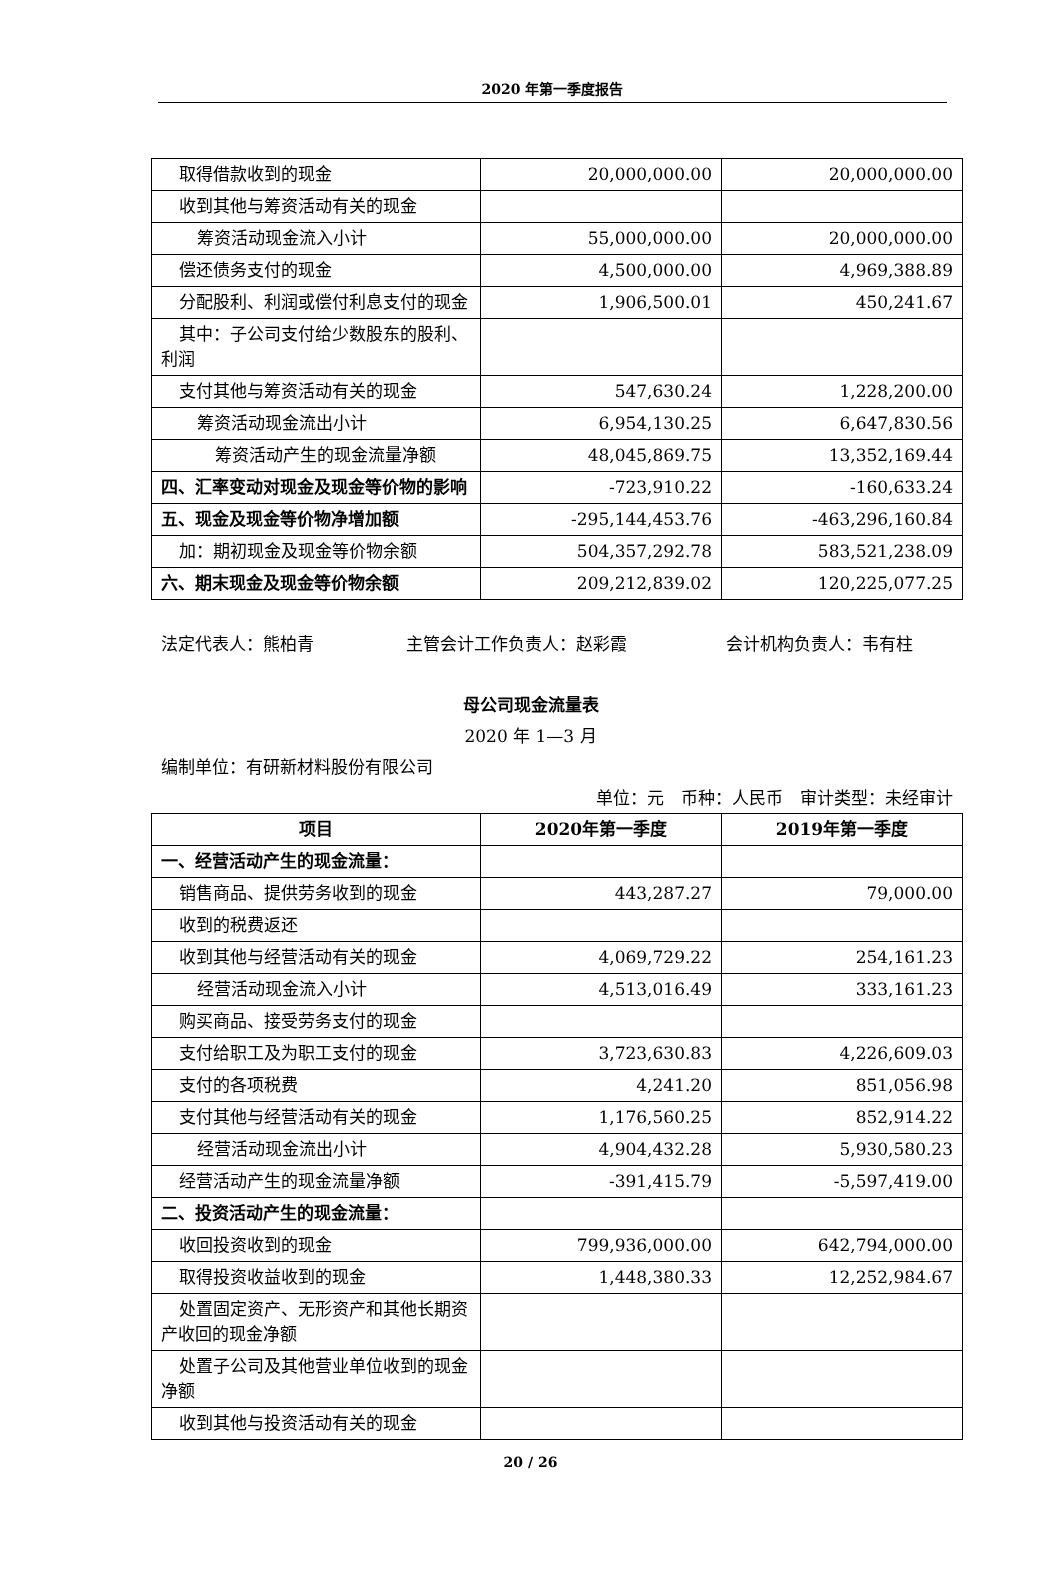2020 年第一季度报告
| 取得借款收到的现金 | 20,000,000.00 | 20,000,000.00 |
| 收到其他与筹资活动有关的现金 | | |
| 筹资活动现金流入小计 | 55,000,000.00 | 20,000,000.00 |
| 偿还债务支付的现金 | 4,500,000.00 | 4,969,388.89 |
| 分配股利、利润或偿付利息支付的现金 | 1,906,500.01 | 450,241.67 |
| 其中：子公司支付给少数股东的股利、利润 | | |
| 支付其他与筹资活动有关的现金 | 547,630.24 | 1,228,200.00 |
| 筹资活动现金流出小计 | 6,954,130.25 | 6,647,830.56 |
| 筹资活动产生的现金流量净额 | 48,045,869.75 | 13,352,169.44 |
| 四、汇率变动对现金及现金等价物的影响 | -723,910.22 | -160,633.24 |
| 五、现金及现金等价物净增加额 | -295,144,453.76 | -463,296,160.84 |
| 加：期初现金及现金等价物余额 | 504,357,292.78 | 583,521,238.09 |
| 六、期末现金及现金等价物余额 | 209,212,839.02 | 120,225,077.25 |
法定代表人：熊柏青 主管会计工作负责人：赵彩霞 会计机构负责人：韦有柱
母公司现金流量表
2020 年 1—3 月
编制单位：有研新材料股份有限公司
单位：元　币种：人民币　审计类型：未经审计
| 项目 | 2020年第一季度 | 2019年第一季度 |
| --- | --- | --- |
| 一、经营活动产生的现金流量： | | |
| 销售商品、提供劳务收到的现金 | 443,287.27 | 79,000.00 |
| 收到的税费返还 | | |
| 收到其他与经营活动有关的现金 | 4,069,729.22 | 254,161.23 |
| 经营活动现金流入小计 | 4,513,016.49 | 333,161.23 |
| 购买商品、接受劳务支付的现金 | | |
| 支付给职工及为职工支付的现金 | 3,723,630.83 | 4,226,609.03 |
| 支付的各项税费 | 4,241.20 | 851,056.98 |
| 支付其他与经营活动有关的现金 | 1,176,560.25 | 852,914.22 |
| 经营活动现金流出小计 | 4,904,432.28 | 5,930,580.23 |
| 经营活动产生的现金流量净额 | -391,415.79 | -5,597,419.00 |
| 二、投资活动产生的现金流量： | | |
| 收回投资收到的现金 | 799,936,000.00 | 642,794,000.00 |
| 取得投资收益收到的现金 | 1,448,380.33 | 12,252,984.67 |
| 处置固定资产、无形资产和其他长期资产收回的现金净额 | | |
| 处置子公司及其他营业单位收到的现金净额 | | |
| 收到其他与投资活动有关的现金 | | |
20 / 26